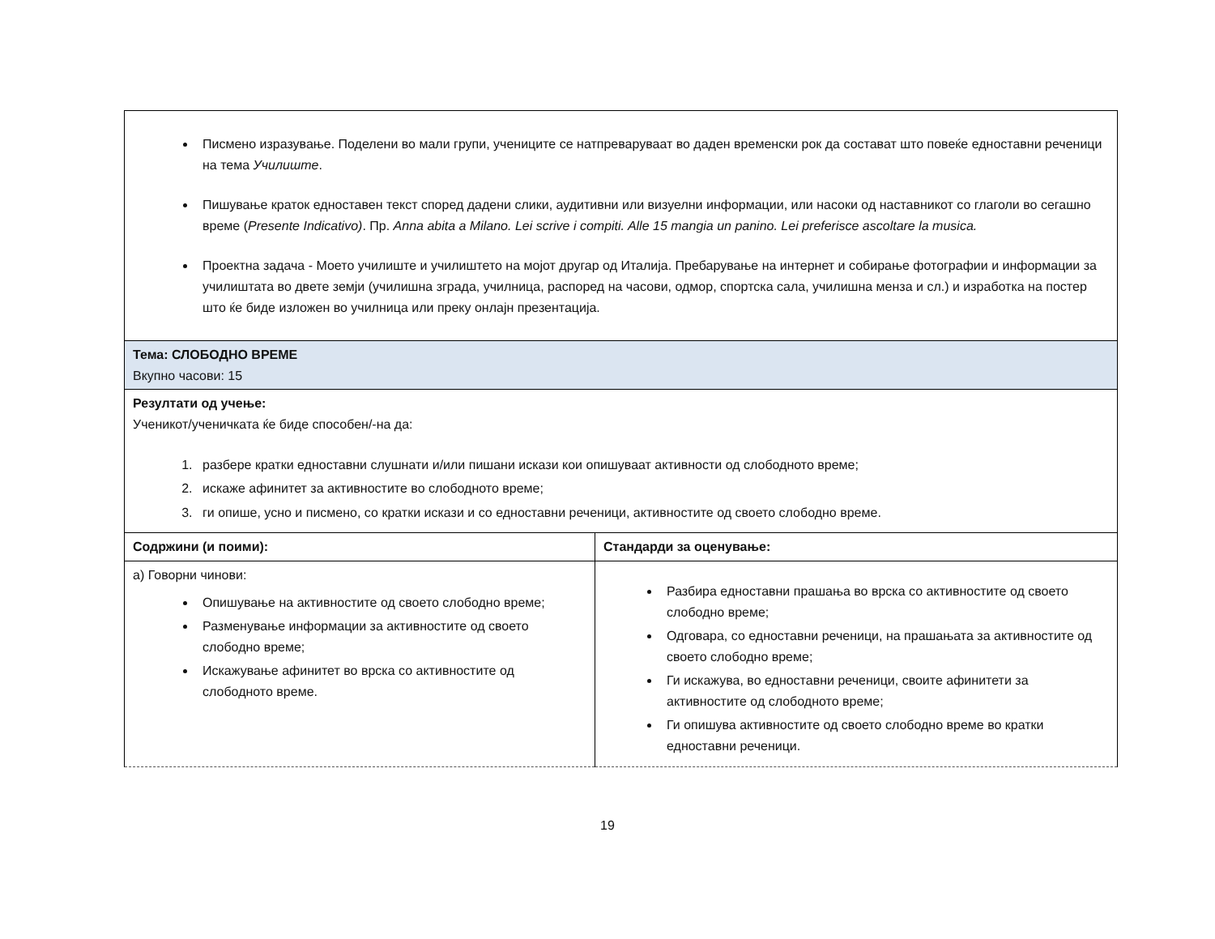| Писмено изразување. Поделени во мали групи, учениците се натпреваруваат во даден временски рок да состават што повеќе едноставни реченици на тема Училиште . Пишување краток едноставен текст според дадени слики, аудитивни или визуелни информации, или насоки од наставникот со глаголи во сегашно време ( Presente Indicativo) . Пр. Anna abita a Milano. Lei scrive i compiti. Alle 15 mangia un panino. Lei preferisce ascoltare la musica. Проектна задача - Моето училиште и училиштето на мојот другар од Италија. Пребарување на интернет и собирање фотографии и информации за училиштата во двете земји (училишна зграда, училница, распоред на часови, одмор, спортска сала, училишна менза и сл.) и изработка на постер што ќе биде изложен во училница или преку онлајн презентација. | |
| Тема: СЛОБОДНО ВРЕМЕ Вкупно часови: 15 | |
| Резултати од учење: Ученикот/ученичката ќе биде способен/-на да: 1. разбере кратки едноставни слушнати и/или пишани искази кои опишуваат активности од слободното време; 2. искаже афинитет за активностите во слободното време; 3. ги опише, усно и писмено, со кратки искази и со едноставни реченици, активностите од своето слободно време. | |
| Содржини (и поими): | Стандарди за оценување: |
| а) Говорни чинови: Опишување на активностите од своето слободно време; Разменување информации за активностите од своето слободно време; Искажување афинитет во врска со активностите од слободното време. | Разбира едноставни прашања во врска со активностите од своето слободно време; Одговара, со едноставни реченици, на прашањата за активностите од своето слободно време; Ги искажува, во едноставни реченици, своите афинитети за активностите од слободното време; Ги опишува активностите од своето слободно време во кратки едноставни реченици. |
19